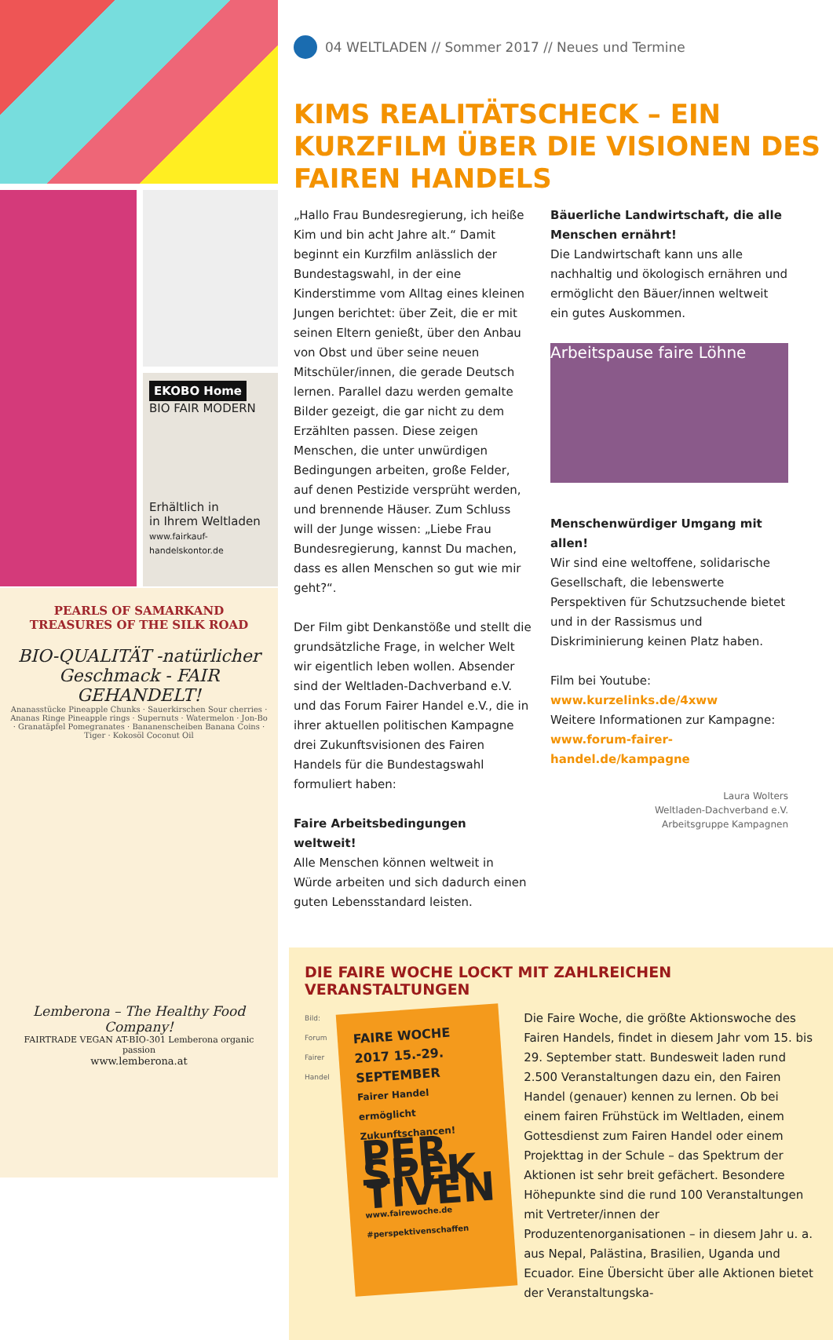EKOBO Home
BIO FAIR MODERN
Erhältlich in
in Ihrem Weltladen
www.fairkauf-handelskontor.de
PEARLS OF SAMARKAND
TREASURES OF THE SILK ROAD
BIO-QUALITÄT -natürlicher Geschmack - FAIR GEHANDELT!
Ananasstücke Pineapple Chunks · Sauerkirschen Sour cherries · Ananas Ringe Pineapple rings · Supernuts · Watermelon · Jon-Bo · Granatäpfel Pomegranates · Bananenscheiben Banana Coins · Tiger · Kokosöl Coconut Oil
Lemberona – The Healthy Food Company!
FAIRTRADE VEGAN AT-BIO-301 Lemberona organic passion
www.lemberona.at
04 WELTLADEN // Sommer 2017 // Neues und Termine
KIMS REALITÄTSCHECK – EIN KURZFILM ÜBER DIE VISIONEN DES FAIREN HANDELS
„Hallo Frau Bundesregierung, ich heiße Kim und bin acht Jahre alt.“ Damit beginnt ein Kurzfilm anlässlich der Bundestagswahl, in der eine Kinderstimme vom Alltag eines kleinen Jungen berichtet: über Zeit, die er mit seinen Eltern genießt, über den Anbau von Obst und über seine neuen Mitschüler/innen, die gerade Deutsch lernen. Parallel dazu werden gemalte Bilder gezeigt, die gar nicht zu dem Erzählten passen. Diese zeigen Menschen, die unter unwürdigen Bedingungen arbeiten, große Felder, auf denen Pestizide versprüht werden, und brennende Häuser. Zum Schluss will der Junge wissen: „Liebe Frau Bundesregierung, kannst Du machen, dass es allen Menschen so gut wie mir geht?“.
Der Film gibt Denkanstöße und stellt die grundsätzliche Frage, in welcher Welt wir eigentlich leben wollen. Absender sind der Weltladen-Dachverband e.V. und das Forum Fairer Handel e.V., die in ihrer aktuellen politischen Kampagne drei Zukunftsvisionen des Fairen Handels für die Bundestagswahl formuliert haben:
Faire Arbeitsbedingungen weltweit!
Alle Menschen können weltweit in Würde arbeiten und sich dadurch einen guten Lebensstandard leisten.
Bäuerliche Landwirtschaft, die alle Menschen ernährt!
Die Landwirtschaft kann uns alle nachhaltig und ökologisch ernähren und ermöglicht den Bäuer/innen weltweit ein gutes Auskommen.
Arbeitspause faire Löhne
Menschenwürdiger Umgang mit allen!
Wir sind eine weltoffene, solidarische Gesellschaft, die lebenswerte Perspektiven für Schutzsuchende bietet und in der Rassismus und Diskriminierung keinen Platz haben.
Film bei Youtube:
www.kurzelinks.de/4xww
Weitere Informationen zur Kampagne:
www.forum-fairer-handel.de/kampagne
Laura Wolters
Weltladen-Dachverband e.V.
Arbeitsgruppe Kampagnen
DIE FAIRE WOCHE LOCKT MIT ZAHLREICHEN VERANSTALTUNGEN
Bild: Forum Fairer Handel
FAIRE WOCHE 2017 15.-29. SEPTEMBER
Fairer Handel ermöglicht Zukunftschancen!
PER SPEK TIVEN
www.fairewoche.de #perspektivenschaffen
Die Faire Woche, die größte Aktionswoche des Fairen Handels, findet in diesem Jahr vom 15. bis 29. September statt. Bundesweit laden rund 2.500 Veranstaltungen dazu ein, den Fairen Handel (genauer) kennen zu lernen. Ob bei einem fairen Frühstück im Weltladen, einem Gottesdienst zum Fairen Handel oder einem Projekttag in der Schule – das Spektrum der Aktionen ist sehr breit gefächert. Besondere Höhepunkte sind die rund 100 Veranstaltungen mit Vertreter/innen der Produzentenorganisationen – in diesem Jahr u. a. aus Nepal, Palästina, Brasilien, Uganda und Ecuador. Eine Übersicht über alle Aktionen bietet der Veranstaltungska-